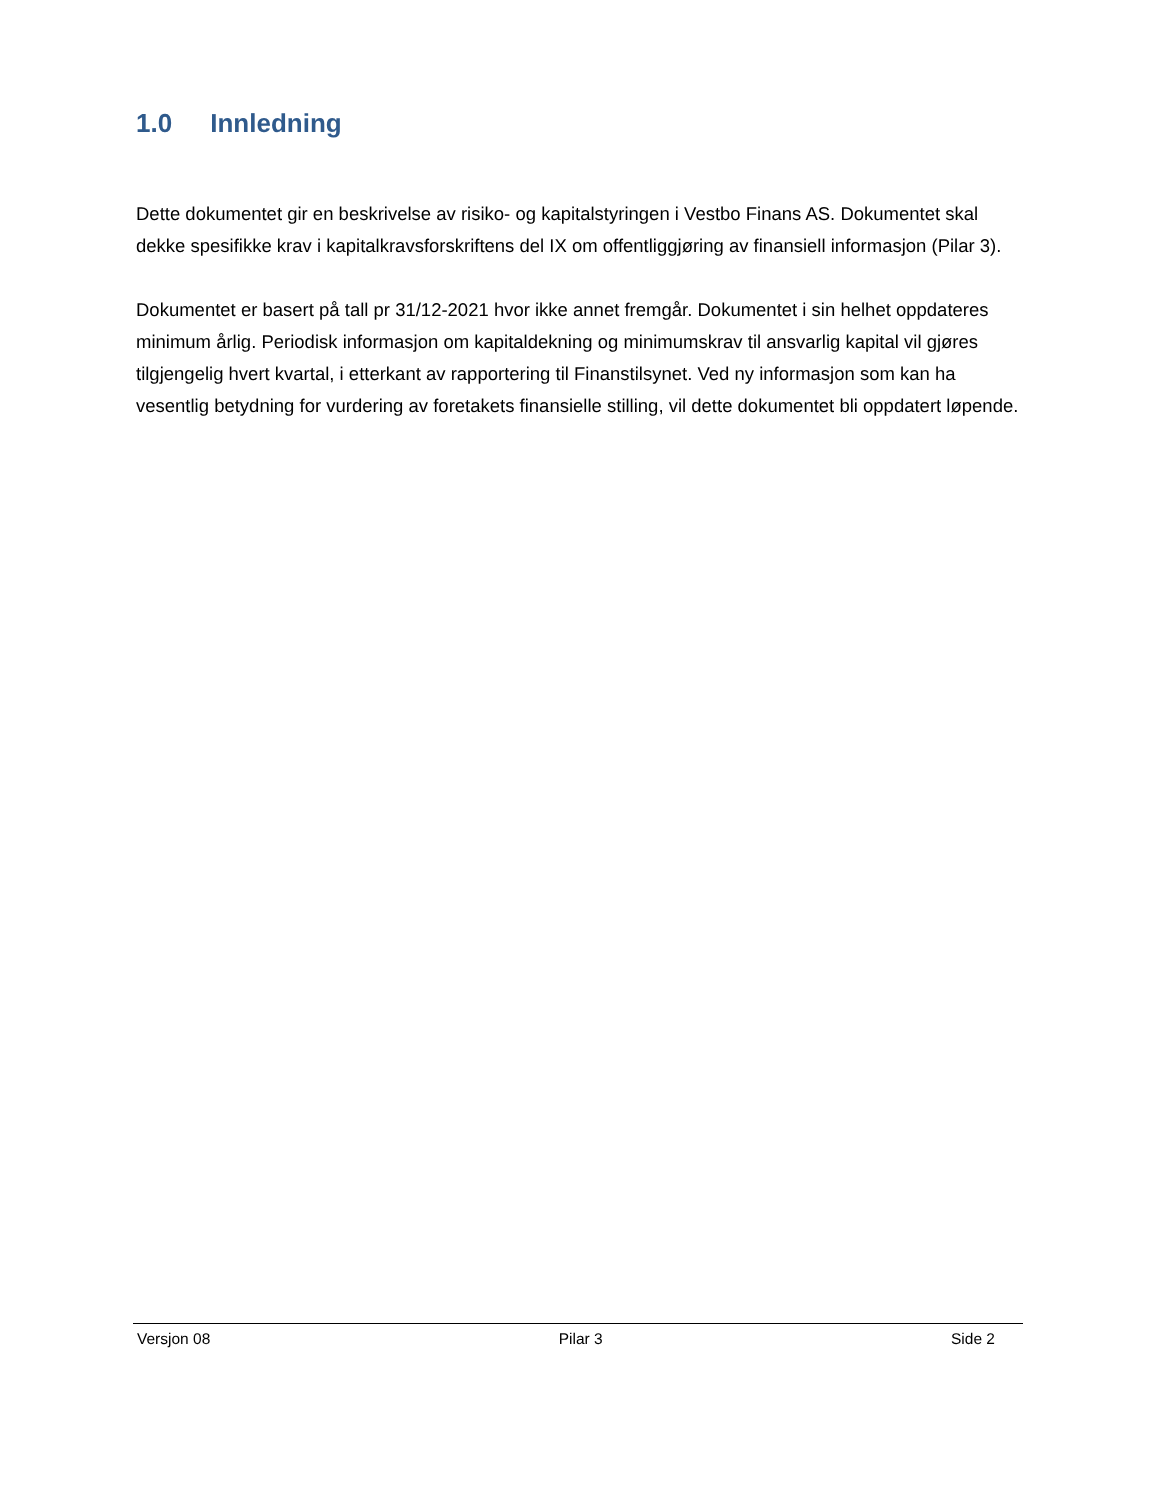1.0 Innledning
Dette dokumentet gir en beskrivelse av risiko- og kapitalstyringen i Vestbo Finans AS. Dokumentet skal dekke spesifikke krav i kapitalkravsforskriftens del IX om offentliggjøring av finansiell informasjon (Pilar 3).
Dokumentet er basert på tall pr 31/12-2021 hvor ikke annet fremgår. Dokumentet i sin helhet oppdateres minimum årlig. Periodisk informasjon om kapitaldekning og minimumskrav til ansvarlig kapital vil gjøres tilgjengelig hvert kvartal, i etterkant av rapportering til Finanstilsynet. Ved ny informasjon som kan ha vesentlig betydning for vurdering av foretakets finansielle stilling, vil dette dokumentet bli oppdatert løpende.
Versjon 08 Pilar 3 Side 2